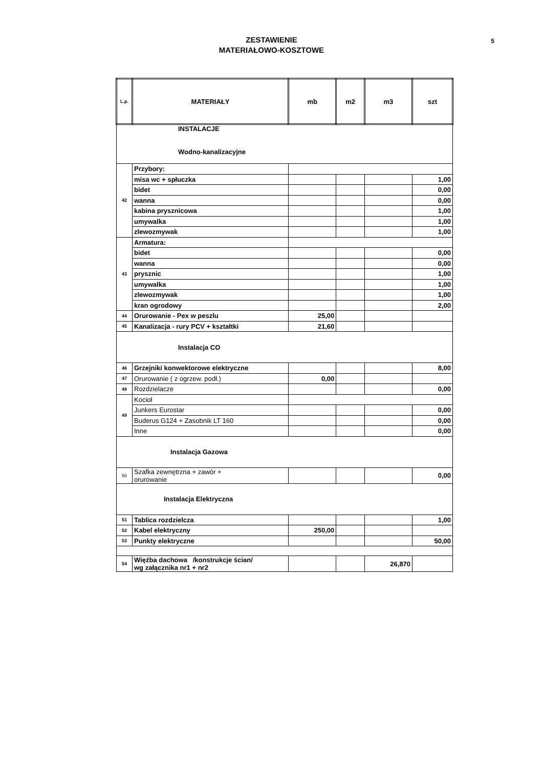5 ZESTAWIENIE
MATERIAŁOWO-KOSZTOWE
| L.p. | MATERIAŁY | mb | m2 | m3 | szt |
| --- | --- | --- | --- | --- | --- |
| INSTALACJE Wodno-kanalizacyjne | | | | | |
| 42 | Przybory: | | | | |
| | misa wc + spłuczka | | | | 1,00 |
| | bidet | | | | 0,00 |
| | wanna | | | | 0,00 |
| | kabina prysznicowa | | | | 1,00 |
| | umywalka | | | | 1,00 |
| | zlewozmywak | | | | 1,00 |
| 43 | Armatura: | | | | |
| | bidet | | | | 0,00 |
| | wanna | | | | 0,00 |
| | prysznic | | | | 1,00 |
| | umywalka | | | | 1,00 |
| | zlewozmywak | | | | 1,00 |
| | kran ogrodowy | | | | 2,00 |
| 44 | Orurowanie - Pex w peszlu | 25,00 | | | |
| 45 | Kanalizacja - rury PCV + kształtki | 21,60 | | | |
| Instalacja CO | | | | | |
| 46 | Grzejniki konwektorowe elektryczne | | | | 8,00 |
| 47 | Orurowanie ( z ogrzew. podł.) | 0,00 | | | |
| 48 | Rozdzielacze | | | | 0,00 |
| 49 | Kocioł | | | | |
| | Junkers Eurostar | | | | 0,00 |
| | Buderus G124 + Zasobnik LT 160 | | | | 0,00 |
| | Inne | | | | 0,00 |
| Instalacja Gazowa | | | | | |
| 50 | Szafka zewnętrzna + zawór + orurowanie | | | | 0,00 |
| Instalacja Elektryczna | | | | | |
| 51 | Tablica rozdzielcza | | | | 1,00 |
| 52 | Kabel elektryczny | 250,00 | | | |
| 53 | Punkty elektryczne | | | | 50,00 |
| 54 | Więźba dachowa /konstrukcje ścian/ wg załącznika nr1 + nr2 | | | 26,870 | |